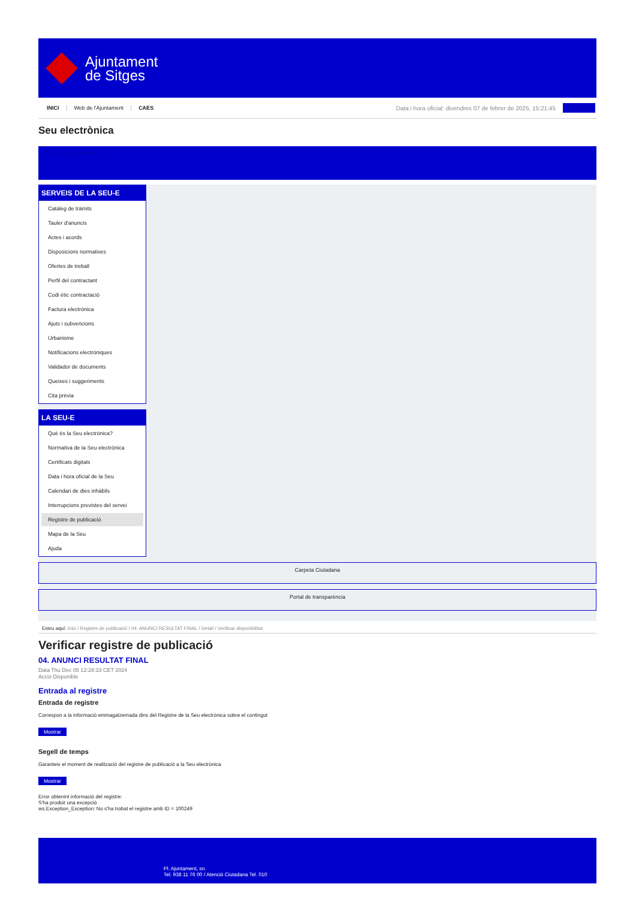Ajuntament
de Sitges
INICI Web de l'Ajuntament CAES Data i hora oficial: divendres 07 de febrer de 2025, 15:21:45 Directoris
Seu electrònica
Obtenir còpia autèntica
SERVEIS DE LA SEU-E
Catàleg de tràmits
Tauler d'anuncis
Actes i acords
Disposicions normatives
Ofertes de treball
Perfil del contractant
Codi ètic contractació
Factura electrònica
Ajuts i subvencions
Urbanisme
Notificacions electròniques
Validador de documents
Queixes i suggeriments
Cita prèvia
LA SEU-E
Què és la Seu electrònica?
Normativa de la Seu electrònica
Certificats digitals
Data i hora oficial de la Seu
Calendari de dies inhàbils
Interrupcions previstes del servei
Registre de publicació
Mapa de la Seu
Ajuda
Carpeta Ciutadana
Portal de transparència
Esteu aquí: Inici / Registre de publicació / 04. ANUNCI RESULTAT FINAL / Detall / Verificar disponibilitat
Verificar registre de publicació
04. ANUNCI RESULTAT FINAL
Data Thu Dec 05 12:28:33 CET 2024
Acció Disponible
Entrada al registre
Entrada de registre
Correspon a la informació emmagatzemada dins del Registre de la Seu electrònica sobre el contingut
Mostrar
Segell de temps
Garanteix el moment de realització del registre de publicació a la Seu electrònica
Mostrar
Error obtenint informació del registre:
S'ha produit una excepció
ws.Exception_Exception: No s'ha trobat el registre amb ID = 100249
Pl. Ajuntament, sn.
Tel. 938 11 76 00 / Atenció Ciutadana Tel. 010